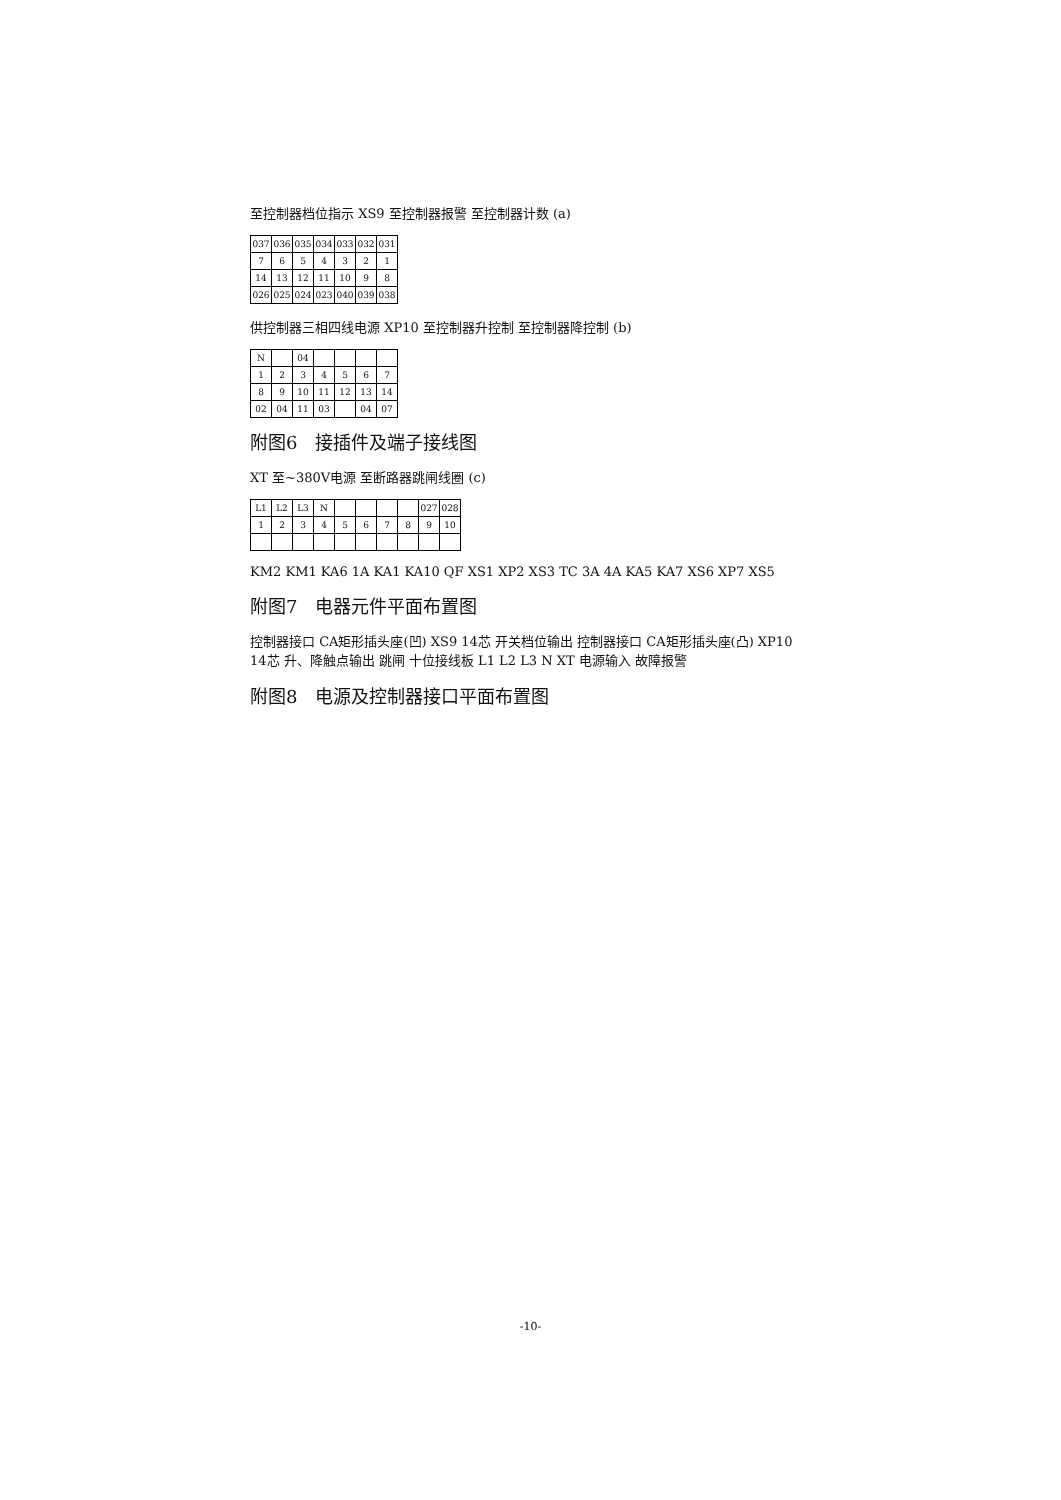至控制器档位指示 XS9 至控制器报警 至控制器计数 (a)
| 037 | 036 | 035 | 034 | 033 | 032 | 031 |
| 7 | 6 | 5 | 4 | 3 | 2 | 1 |
| 14 | 13 | 12 | 11 | 10 | 9 | 8 |
| 026 | 025 | 024 | 023 | 040 | 039 | 038 |
供控制器三相四线电源 XP10 至控制器升控制 至控制器降控制 (b)
| N | | 04 | | | | |
| 1 | 2 | 3 | 4 | 5 | 6 | 7 |
| 8 | 9 | 10 | 11 | 12 | 13 | 14 |
| 02 | 04 | 11 | 03 | | 04 | 07 |
附图6　接插件及端子接线图
XT 至~380V电源 至断路器跳闸线圈 (c)
| L1 | L2 | L3 | N | | | | | 027 | 028 |
| 1 | 2 | 3 | 4 | 5 | 6 | 7 | 8 | 9 | 10 |
KM2 KM1 KA6 1A KA1 KA10 QF XS1 XP2 XS3 TC 3A 4A KA5 KA7 XS6 XP7 XS5
附图7　电器元件平面布置图
控制器接口 CA矩形插头座(凹) XS9 14芯 开关档位输出 控制器接口 CA矩形插头座(凸) XP10 14芯 升、降触点输出 跳闸 十位接线板 L1 L2 L3 N XT 电源输入 故障报警
附图8　电源及控制器接口平面布置图
-10-